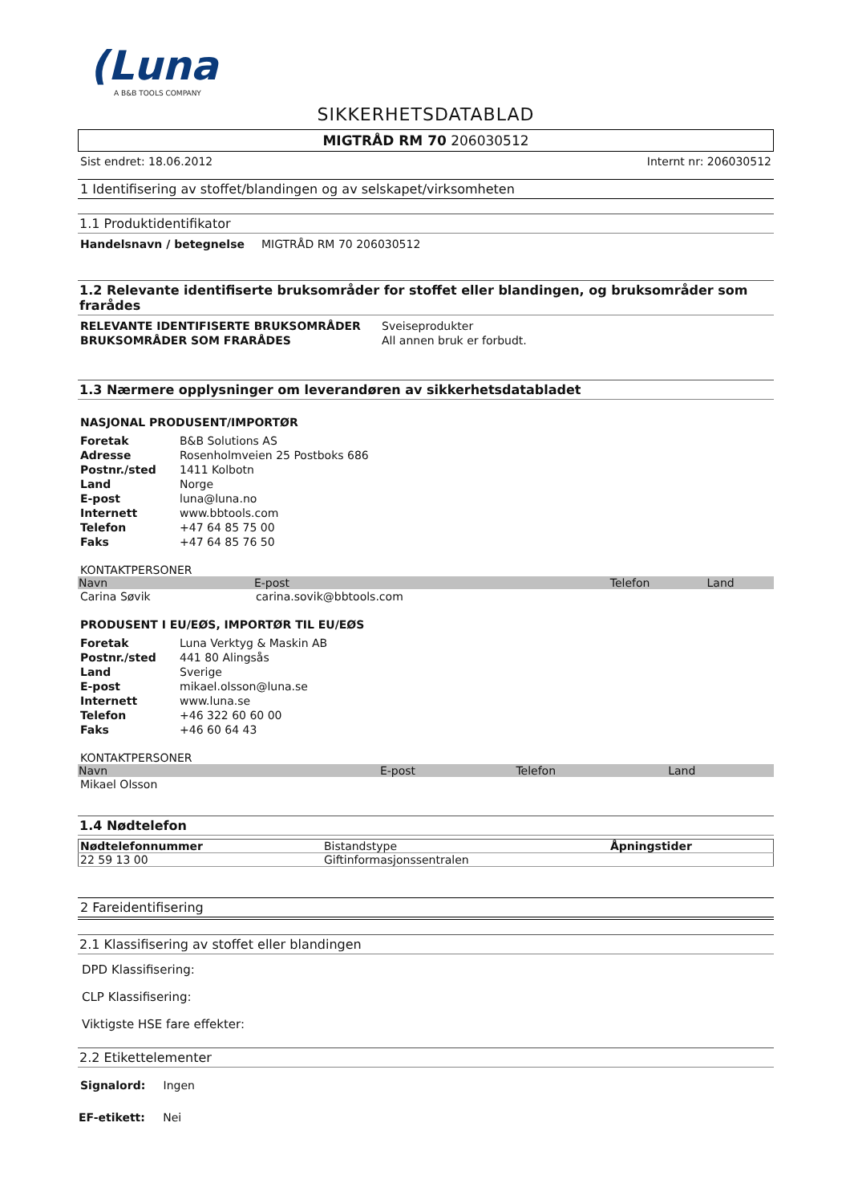(Luna
A B&B TOOLS COMPANY
SIKKERHETSDATABLAD
MIGTRÅD RM 70 206030512
Sist endret: 18.06.2012 Internt nr: 206030512
1 Identifisering av stoffet/blandingen og av selskapet/virksomheten
1.1 Produktidentifikator
| Handelsnavn / betegnelse | MIGTRÅD RM 70 206030512 |
1.2 Relevante identifiserte bruksområder for stoffet eller blandingen, og bruksområder som frarådes
| RELEVANTE IDENTIFISERTE BRUKSOMRÅDER | Sveiseprodukter |
| BRUKSOMRÅDER SOM FRARÅDES | All annen bruk er forbudt. |
1.3 Nærmere opplysninger om leverandøren av sikkerhetsdatabladet
NASJONAL PRODUSENT/IMPORTØR
| Foretak | B&B Solutions AS |
| Adresse | Rosenholmveien 25 Postboks 686 |
| Postnr./sted | 1411 Kolbotn |
| Land | Norge |
| E-post | luna@luna.no |
| Internett | www.bbtools.com |
| Telefon | +47 64 85 75 00 |
| Faks | +47 64 85 76 50 |
KONTAKTPERSONER
| Navn | E-post | Telefon | Land |
| --- | --- | --- | --- |
| Carina Søvik | carina.sovik@bbtools.com | | |
PRODUSENT I EU/EØS, IMPORTØR TIL EU/EØS
| Foretak | Luna Verktyg & Maskin AB |
| Postnr./sted | 441 80 Alingsås |
| Land | Sverige |
| E-post | mikael.olsson@luna.se |
| Internett | www.luna.se |
| Telefon | +46 322 60 60 00 |
| Faks | +46 60 64 43 |
KONTAKTPERSONER
| Navn | E-post | Telefon | Land |
| --- | --- | --- | --- |
| Mikael Olsson | | | |
1.4 Nødtelefon
| Nødtelefonnummer | Bistandstype | Åpningstider |
| --- | --- | --- |
| 22 59 13 00 | Giftinformasjonssentralen | |
2 Fareidentifisering
2.1 Klassifisering av stoffet eller blandingen
DPD Klassifisering:
CLP Klassifisering:
Viktigste HSE fare effekter:
2.2 Etikettelementer
Signalord: Ingen
EF-etikett: Nei